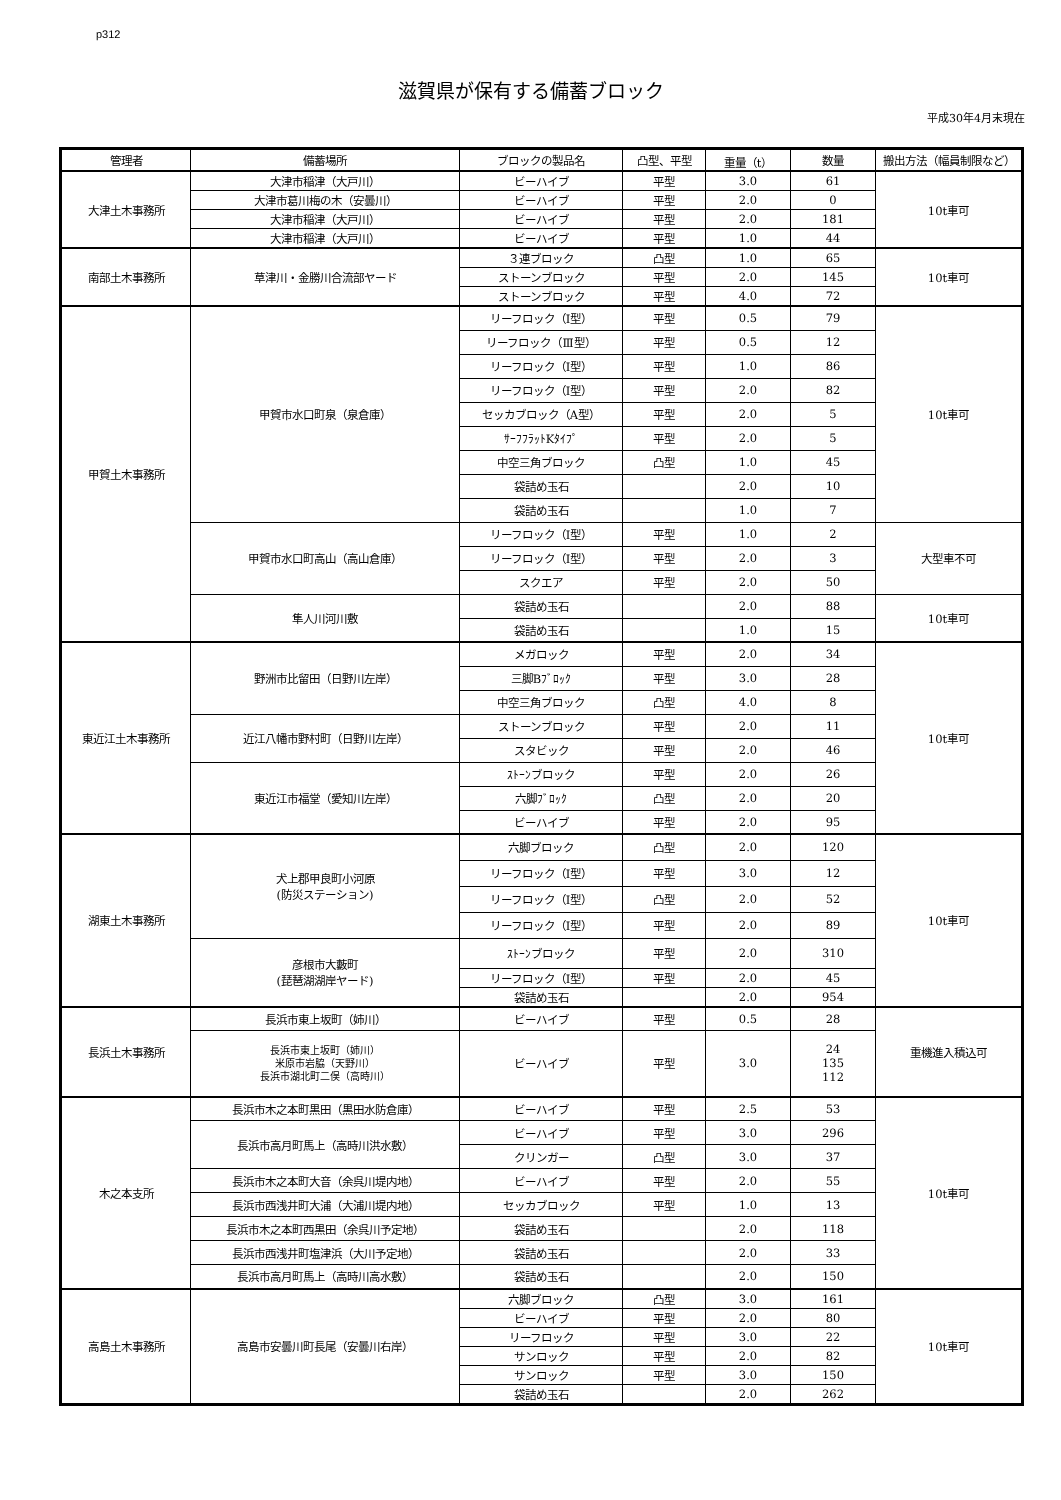p312
滋賀県が保有する備蓄ブロック
平成30年4月末現在
| 管理者 | 備蓄場所 | ブロックの製品名 | 凸型、平型 | 重量（t） | 数量 | 搬出方法（幅員制限など） |
| --- | --- | --- | --- | --- | --- | --- |
| 大津土木事務所 | 大津市稲津（大戸川） | ビーハイブ | 平型 | 3.0 | 61 | 10t車可 |
| | 大津市葛川梅の木（安曇川） | ビーハイブ | 平型 | 2.0 | 0 | |
| | 大津市稲津（大戸川） | ビーハイブ | 平型 | 2.0 | 181 | |
| | 大津市稲津（大戸川） | ビーハイブ | 平型 | 1.0 | 44 | |
| 南部土木事務所 | 草津川・金勝川合流部ヤード | ３連ブロック | 凸型 | 1.0 | 65 | 10t車可 |
| | | ストーンブロック | 平型 | 2.0 | 145 | |
| | | ストーンブロック | 平型 | 4.0 | 72 | |
| 甲賀土木事務所 | 甲賀市水口町泉（泉倉庫） | リーフロック（Ⅰ型） | 平型 | 0.5 | 79 | 10t車可 |
| | | リーフロック（Ⅲ型） | 平型 | 0.5 | 12 | |
| | | リーフロック（Ⅰ型） | 平型 | 1.0 | 86 | |
| | | リーフロック（Ⅰ型） | 平型 | 2.0 | 82 | |
| | | セッカブロック（A型） | 平型 | 2.0 | 5 | |
| | | ｻｰﾌﾌﾗｯﾄKﾀｲﾌﾟ | 平型 | 2.0 | 5 | |
| | | 中空三角ブロック | 凸型 | 1.0 | 45 | |
| | | 袋詰め玉石 | | 2.0 | 10 | |
| | | 袋詰め玉石 | | 1.0 | 7 | |
| | 甲賀市水口町高山（高山倉庫） | リーフロック（Ⅰ型） | 平型 | 1.0 | 2 | 大型車不可 |
| | | リーフロック（Ⅰ型） | 平型 | 2.0 | 3 | |
| | | スクエア | 平型 | 2.0 | 50 | |
| | 隼人川河川敷 | 袋詰め玉石 | | 2.0 | 88 | 10t車可 |
| | | 袋詰め玉石 | | 1.0 | 15 | |
| 東近江土木事務所 | 野洲市比留田（日野川左岸） | メガロック | 平型 | 2.0 | 34 | 10t車可 |
| | | 三脚Bﾌﾞﾛｯｸ | 平型 | 3.0 | 28 | |
| | | 中空三角ブロック | 凸型 | 4.0 | 8 | |
| | 近江八幡市野村町（日野川左岸） | ストーンブロック | 平型 | 2.0 | 11 | |
| | | スタビック | 平型 | 2.0 | 46 | |
| | 東近江市福堂（愛知川左岸） | ｽﾄｰﾝブロック | 平型 | 2.0 | 26 | |
| | | 六脚ﾌﾞﾛｯｸ | 凸型 | 2.0 | 20 | |
| | | ビーハイブ | 平型 | 2.0 | 95 | |
| 湖東土木事務所 | 犬上郡甲良町小河原 (防災ステーション) | 六脚ブロック | 凸型 | 2.0 | 120 | 10t車可 |
| | | リーフロック（Ⅰ型） | 平型 | 3.0 | 12 | |
| | | リーフロック（Ⅰ型） | 凸型 | 2.0 | 52 | |
| | | リーフロック（Ⅰ型） | 平型 | 2.0 | 89 | |
| | 彦根市大藪町 (琵琶湖湖岸ヤード) | ｽﾄｰﾝブロック | 平型 | 2.0 | 310 | |
| | | リーフロック（Ⅰ型） | 平型 | 2.0 | 45 | |
| | | 袋詰め玉石 | | 2.0 | 954 | |
| 長浜土木事務所 | 長浜市東上坂町（姉川） | ビーハイブ | 平型 | 0.5 | 28 | 重機進入積込可 |
| | 長浜市東上坂町（姉川） 米原市岩脇（天野川） 長浜市湖北町二俣（高時川） | ビーハイブ | 平型 | 3.0 | 24 135 112 | |
| 木之本支所 | 長浜市木之本町黒田（黒田水防倉庫） | ビーハイブ | 平型 | 2.5 | 53 | 10t車可 |
| | 長浜市高月町馬上（高時川洪水敷） | ビーハイブ | 平型 | 3.0 | 296 | |
| | | クリンガー | 凸型 | 3.0 | 37 | |
| | 長浜市木之本町大音（余呉川堤内地） | ビーハイブ | 平型 | 2.0 | 55 | |
| | 長浜市西浅井町大浦（大浦川堤内地） | セッカブロック | 平型 | 1.0 | 13 | |
| | 長浜市木之本町西黒田（余呉川予定地） | 袋詰め玉石 | | 2.0 | 118 | |
| | 長浜市西浅井町塩津浜（大川予定地） | 袋詰め玉石 | | 2.0 | 33 | |
| | 長浜市高月町馬上（高時川高水敷） | 袋詰め玉石 | | 2.0 | 150 | |
| 高島土木事務所 | 高島市安曇川町長尾（安曇川右岸） | 六脚ブロック | 凸型 | 3.0 | 161 | 10t車可 |
| | | ビーハイブ | 平型 | 2.0 | 80 | |
| | | リーフロック | 平型 | 3.0 | 22 | |
| | | サンロック | 平型 | 2.0 | 82 | |
| | | サンロック | 平型 | 3.0 | 150 | |
| | | 袋詰め玉石 | | 2.0 | 262 | |